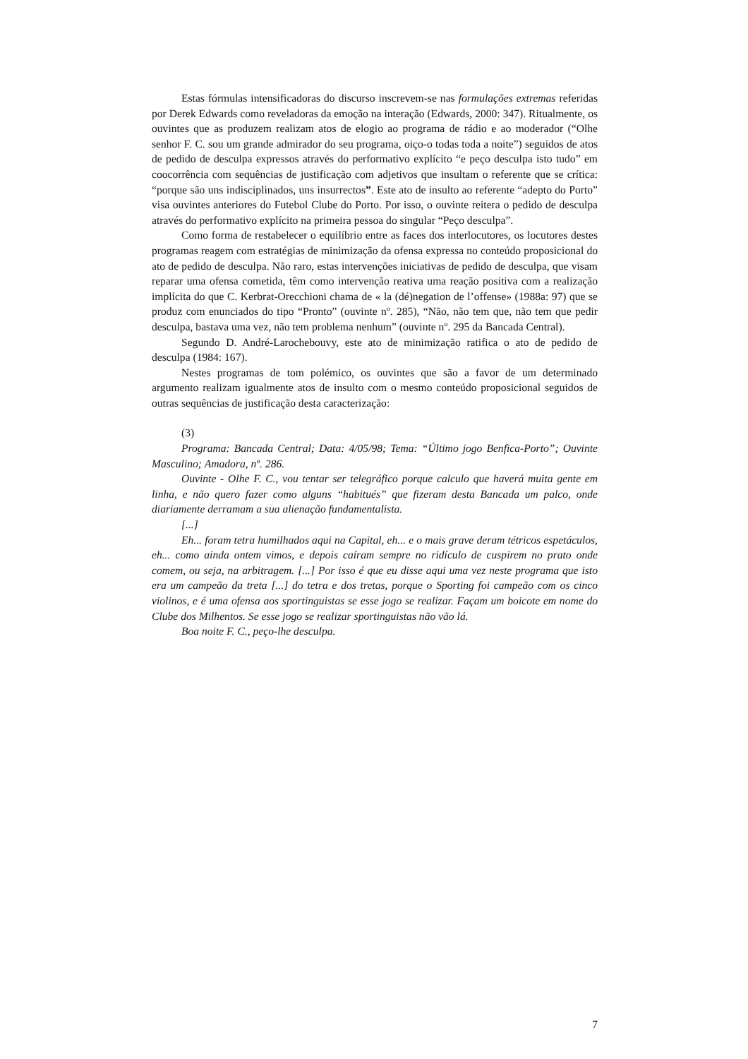Estas fórmulas intensificadoras do discurso inscrevem-se nas formulações extremas referidas por Derek Edwards como reveladoras da emoção na interação (Edwards, 2000: 347). Ritualmente, os ouvintes que as produzem realizam atos de elogio ao programa de rádio e ao moderador (“Olhe senhor F. C. sou um grande admirador do seu programa, oiço-o todas toda a noite”) seguidos de atos de pedido de desculpa expressos através do performativo explícito “e peço desculpa isto tudo” em coocorrência com sequências de justificação com adjetivos que insultam o referente que se crítica: “porque são uns indisciplinados, uns insurrectos”. Este ato de insulto ao referente “adepto do Porto” visa ouvintes anteriores do Futebol Clube do Porto. Por isso, o ouvinte reitera o pedido de desculpa através do performativo explícito na primeira pessoa do singular “Peço desculpa”.
Como forma de restabelecer o equilíbrio entre as faces dos interlocutores, os locutores destes programas reagem com estratégias de minimização da ofensa expressa no conteúdo proposicional do ato de pedido de desculpa. Não raro, estas intervenções iniciativas de pedido de desculpa, que visam reparar uma ofensa cometida, têm como intervenção reativa uma reação positiva com a realização implícita do que C. Kerbrat-Orecchioni chama de « la (dé)negation de l’offense» (1988a: 97) que se produz com enunciados do tipo “Pronto” (ouvinte nº. 285), “Não, não tem que, não tem que pedir desculpa, bastava uma vez, não tem problema nenhum” (ouvinte nº. 295 da Bancada Central).
Segundo D. André-Larochebouvy, este ato de minimização ratifica o ato de pedido de desculpa (1984: 167).
Nestes programas de tom polémico, os ouvintes que são a favor de um determinado argumento realizam igualmente atos de insulto com o mesmo conteúdo proposicional seguidos de outras sequências de justificação desta caracterização:
(3)
Programa: Bancada Central; Data: 4/05/98; Tema: “Último jogo Benfica-Porto”; Ouvinte Masculino; Amadora, nº. 286.
Ouvinte - Olhe F. C., vou tentar ser telegráfico porque calculo que haverá muita gente em linha, e não quero fazer como alguns “habitués” que fizeram desta Bancada um palco, onde diariamente derramam a sua alienação fundamentalista.
[...]
Eh... foram tetra humilhados aqui na Capital, eh... e o mais grave deram tétricos espetáculos, eh... como ainda ontem vimos, e depois caíram sempre no ridículo de cuspirem no prato onde comem, ou seja, na arbitragem. [...] Por isso é que eu disse aqui uma vez neste programa que isto era um campeão da treta [...] do tetra e dos tretas, porque o Sporting foi campeão com os cinco violinos, e é uma ofensa aos sportinguistas se esse jogo se realizar. Façam um boicote em nome do Clube dos Milhentos. Se esse jogo se realizar sportinguistas não vão lá.
Boa noite F. C., peço-lhe desculpa.
7